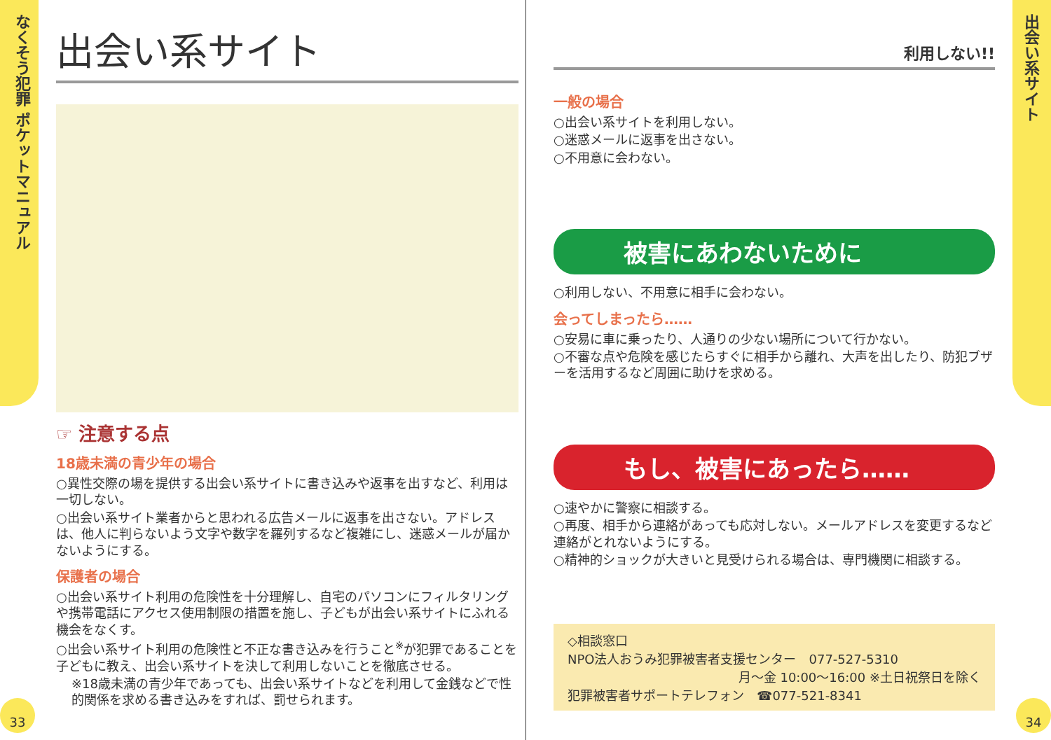なくそう犯罪 ポケットマニュアル
出会い系サイト
33 34
出会い系サイト
☞ 注意する点
18歳未満の青少年の場合
○異性交際の場を提供する出会い系サイトに書き込みや返事を出すなど、利用は一切しない。
○出会い系サイト業者からと思われる広告メールに返事を出さない。アドレスは、他人に判らないよう文字や数字を羅列するなど複雑にし、迷惑メールが届かないようにする。
保護者の場合
○出会い系サイト利用の危険性を十分理解し、自宅のパソコンにフィルタリングや携帯電話にアクセス使用制限の措置を施し、子どもが出会い系サイトにふれる機会をなくす。
○出会い系サイト利用の危険性と不正な書き込みを行うこと<sup>※</sup>が犯罪であることを子どもに教え、出会い系サイトを決して利用しないことを徹底させる。
※18歳未満の青少年であっても、出会い系サイトなどを利用して金銭などで性的関係を求める書き込みをすれば、罰せられます。
利用しない!!
一般の場合
○出会い系サイトを利用しない。
○迷惑メールに返事を出さない。
○不用意に会わない。
被害にあわないために
○利用しない、不用意に相手に会わない。
会ってしまったら……
○安易に車に乗ったり、人通りの少ない場所について行かない。
○不審な点や危険を感じたらすぐに相手から離れ、大声を出したり、防犯ブザーを活用するなど周囲に助けを求める。
もし、被害にあったら……
○速やかに警察に相談する。
○再度、相手から連絡があっても応対しない。メールアドレスを変更するなど連絡がとれないようにする。
○精神的ショックが大きいと見受けられる場合は、専門機関に相談する。
◇相談窓口
NPO法人おうみ犯罪被害者支援センター　077-527-5310
月～金 10:00～16:00 ※土日祝祭日を除く
犯罪被害者サポートテレフォン　☎077-521-8341